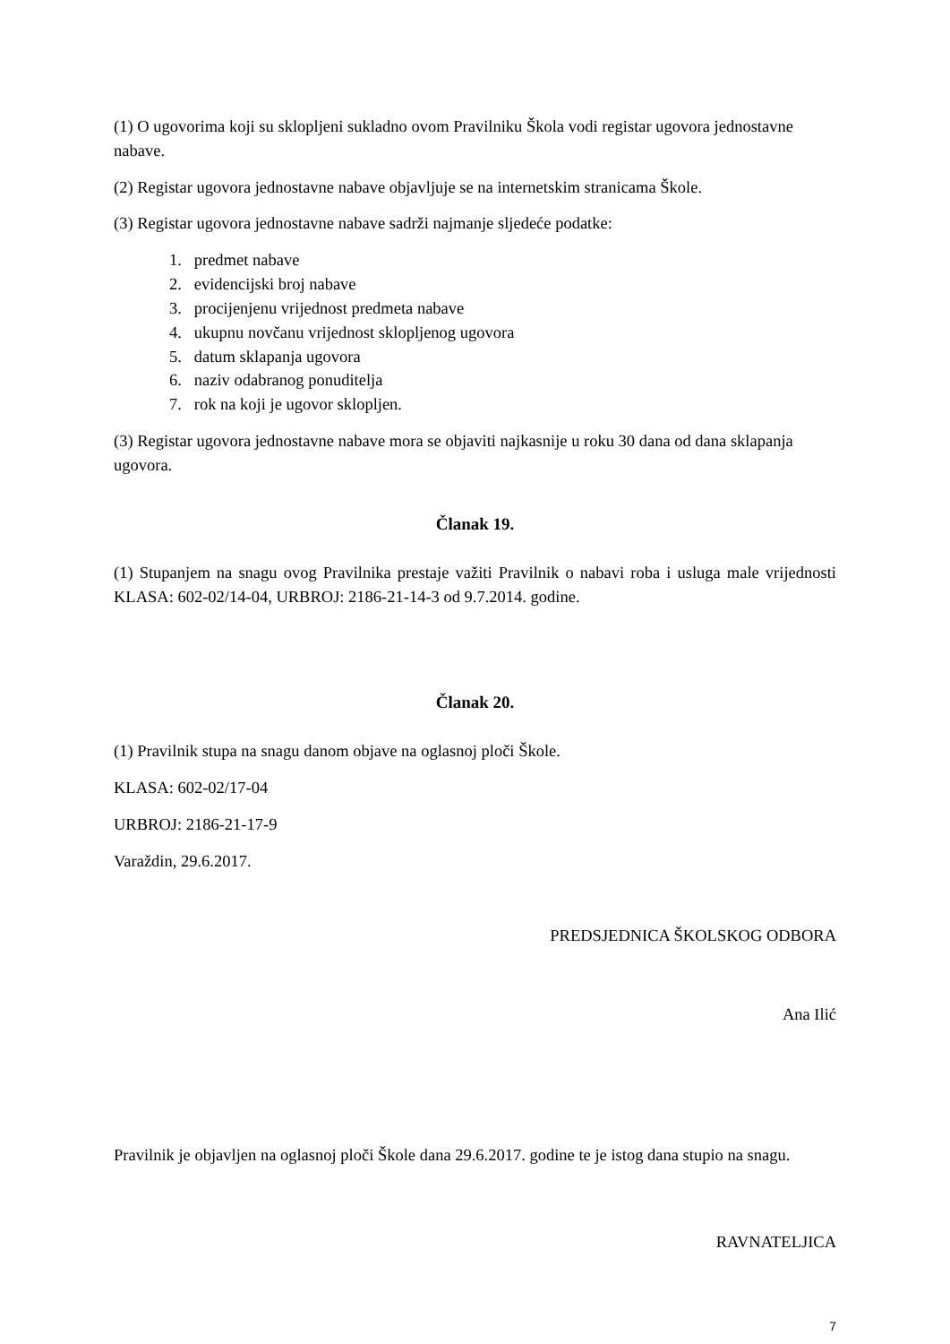(1) O ugovorima koji su sklopljeni sukladno ovom Pravilniku Škola vodi registar ugovora jednostavne nabave.
(2) Registar ugovora jednostavne nabave objavljuje se na internetskim stranicama Škole.
(3) Registar ugovora jednostavne nabave sadrži najmanje sljedeće podatke:
1. predmet nabave
2. evidencijski broj nabave
3. procijenjenu vrijednost predmeta nabave
4. ukupnu novčanu vrijednost sklopljenog ugovora
5. datum sklapanja ugovora
6. naziv odabranog ponuditelja
7. rok na koji je ugovor sklopljen.
(3) Registar ugovora jednostavne nabave mora se objaviti najkasnije u roku 30 dana od dana sklapanja ugovora.
Članak 19.
(1) Stupanjem na snagu ovog Pravilnika prestaje važiti Pravilnik o nabavi roba i usluga male vrijednosti KLASA: 602-02/14-04, URBROJ: 2186-21-14-3 od 9.7.2014. godine.
Članak 20.
(1) Pravilnik stupa na snagu danom objave na oglasnoj ploči Škole.
KLASA: 602-02/17-04
URBROJ: 2186-21-17-9
Varaždin, 29.6.2017.
PREDSJEDNICA ŠKOLSKOG ODBORA
Ana Ilić
Pravilnik je objavljen na oglasnoj ploči Škole dana 29.6.2017. godine te je istog dana stupio na snagu.
RAVNATELJICA
7